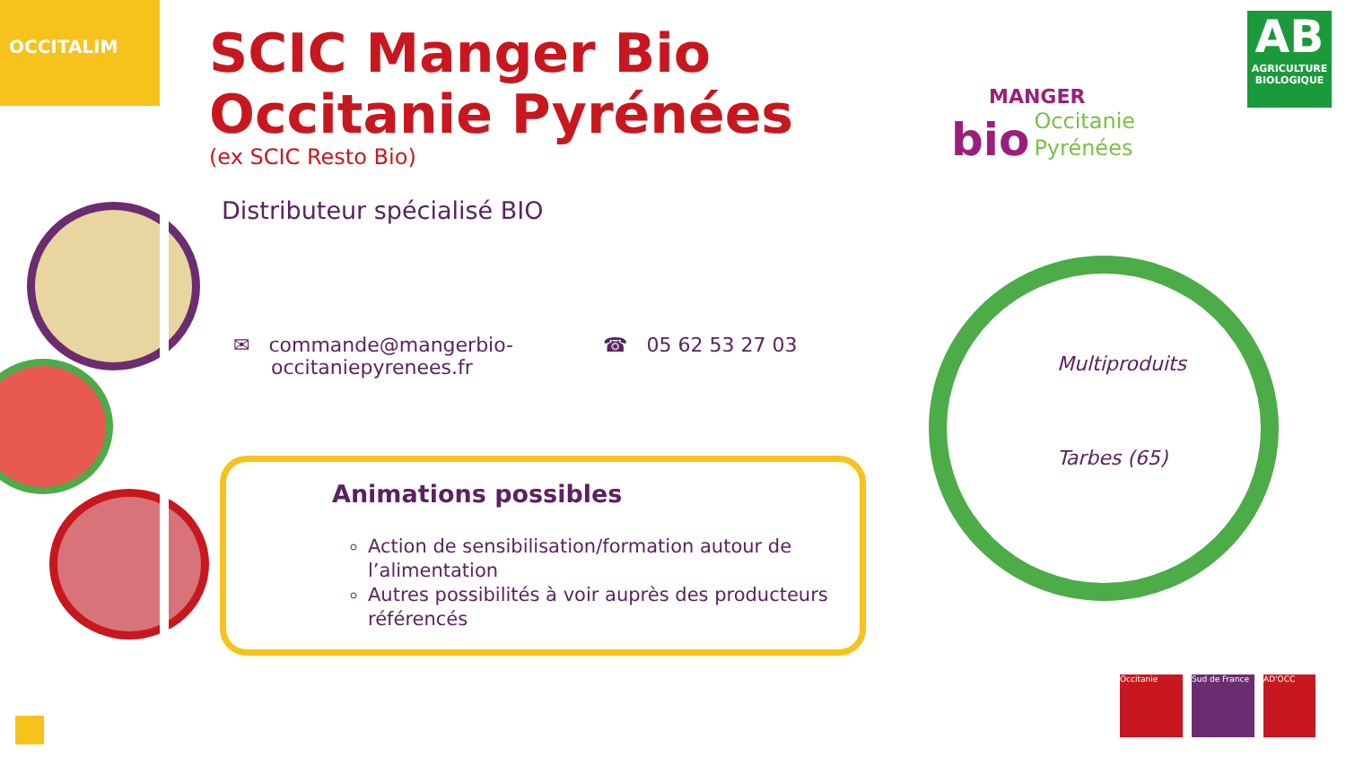OCCITALIM
SCIC Manger Bio
Occitanie Pyrénées
(ex SCIC Resto Bio)
Distributeur spécialisé BIO
✉ commande@mangerbio-
occitaniepyrenees.fr
☎ 05 62 53 27 03
Animations possibles
Action de sensibilisation/formation autour de l’alimentation
Autres possibilités à voir auprès des producteurs référencés
MANGER
bio Occitanie
Pyrénées
AB
AGRICULTURE BIOLOGIQUE
Multiproduits
Tarbes (65)
Occitanie Sud de France
AD'OCC